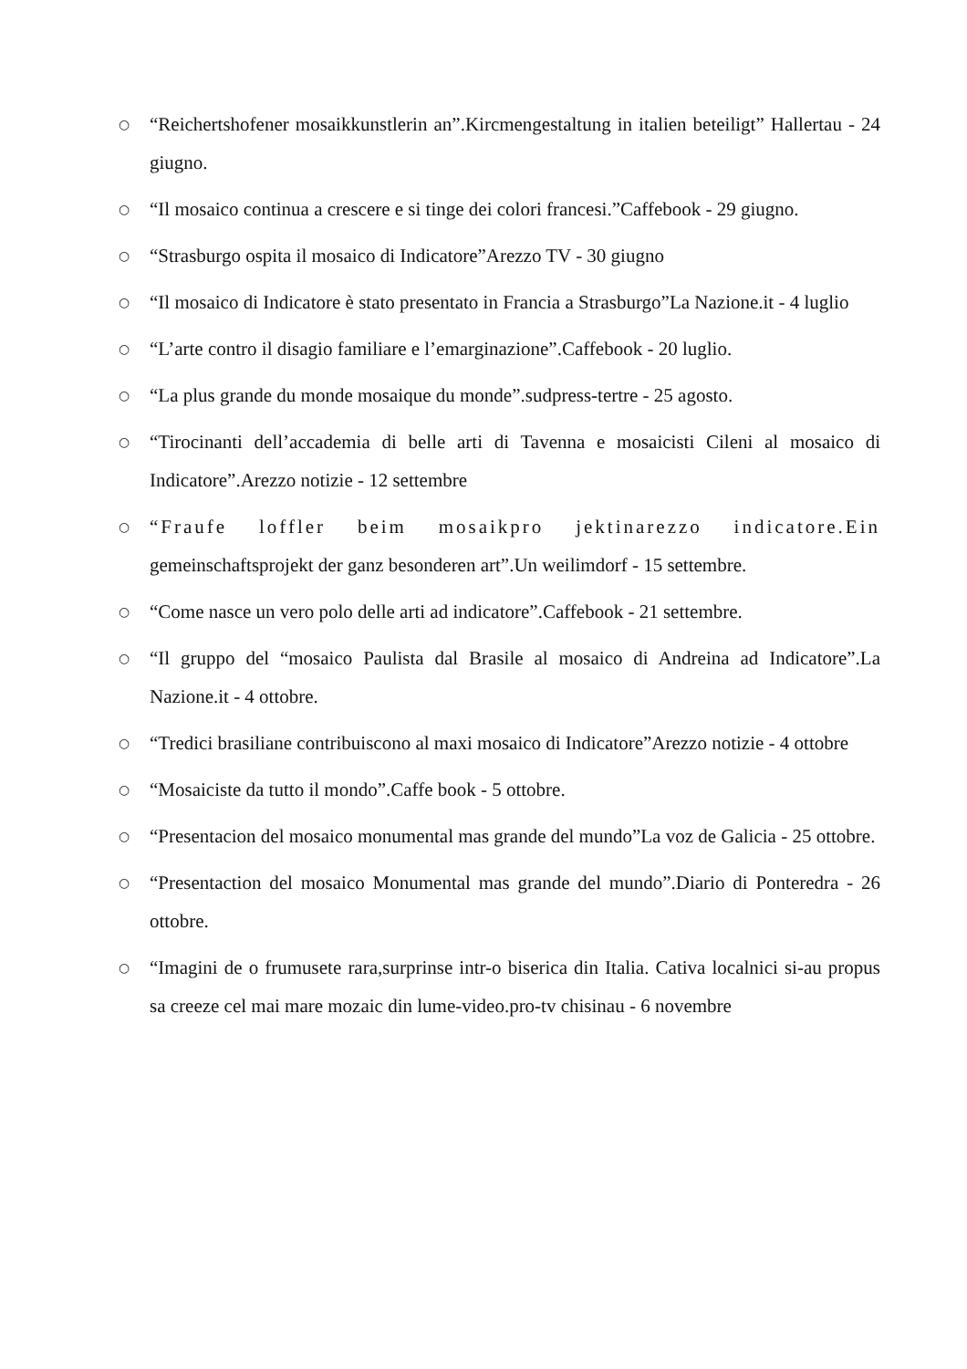○ “Reichertshofener mosaikkunstlerin an”.Kircmengestaltung in italien beteiligt” Hallertau - 24 giugno.
○ “Il mosaico continua a crescere e si tinge dei colori francesi.”Caffebook - 29 giugno.
○ “Strasburgo ospita il mosaico di Indicatore”Arezzo TV - 30 giugno
○ “Il mosaico di Indicatore è stato presentato in Francia a Strasburgo”La Nazione.it - 4 luglio
○ “L’arte contro il disagio familiare e l’emarginazione”.Caffebook - 20 luglio.
○ “La plus grande du monde mosaique du monde”.sudpress-tertre - 25 agosto.
○ “Tirocinanti dell’accademia di belle arti di Tavenna e mosaicisti Cileni al mosaico di Indicatore”.Arezzo notizie - 12 settembre
○ “Fraufe loffler beim mosaikpro jektinarezzo indicatore.Ein gemeinschaftsprojekt der ganz besonderen art”.Un weilimdorf - 15 settembre.
○ “Come nasce un vero polo delle arti ad indicatore”.Caffebook - 21 settembre.
○ “Il gruppo del “mosaico Paulista dal Brasile al mosaico di Andreina ad Indicatore”.La Nazione.it - 4 ottobre.
○ “Tredici brasiliane contribuiscono al maxi mosaico di Indicatore”Arezzo notizie - 4 ottobre
○ “Mosaiciste da tutto il mondo”.Caffe book - 5 ottobre.
○ “Presentacion del mosaico monumental mas grande del mundo”La voz de Galicia - 25 ottobre.
○ “Presentaction del mosaico Monumental mas grande del mundo”.Diario di Ponteredra - 26 ottobre.
○ “Imagini de o frumusete rara,surprinse intr-o biserica din Italia. Cativa localnici si-au propus sa creeze cel mai mare mozaic din lume-video.pro-tv chisinau - 6 novembre